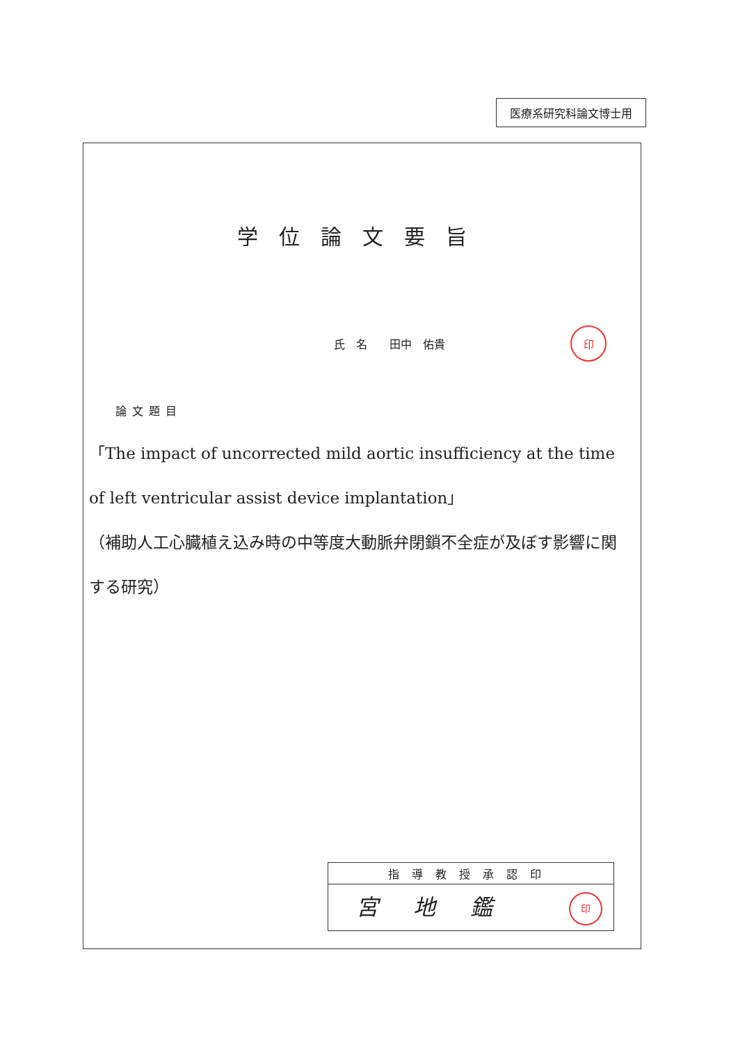医療系研究科論文博士用
学位論文要旨
氏　名　　田中　佑貴 印
論文題目
「The impact of uncorrected mild aortic insufficiency at the time of left ventricular assist device implantation」
（補助人工心臓植え込み時の中等度大動脈弁閉鎖不全症が及ぼす影響に関する研究）
| 指導教授承認印 |
| --- |
| 宮地鑑 印 |